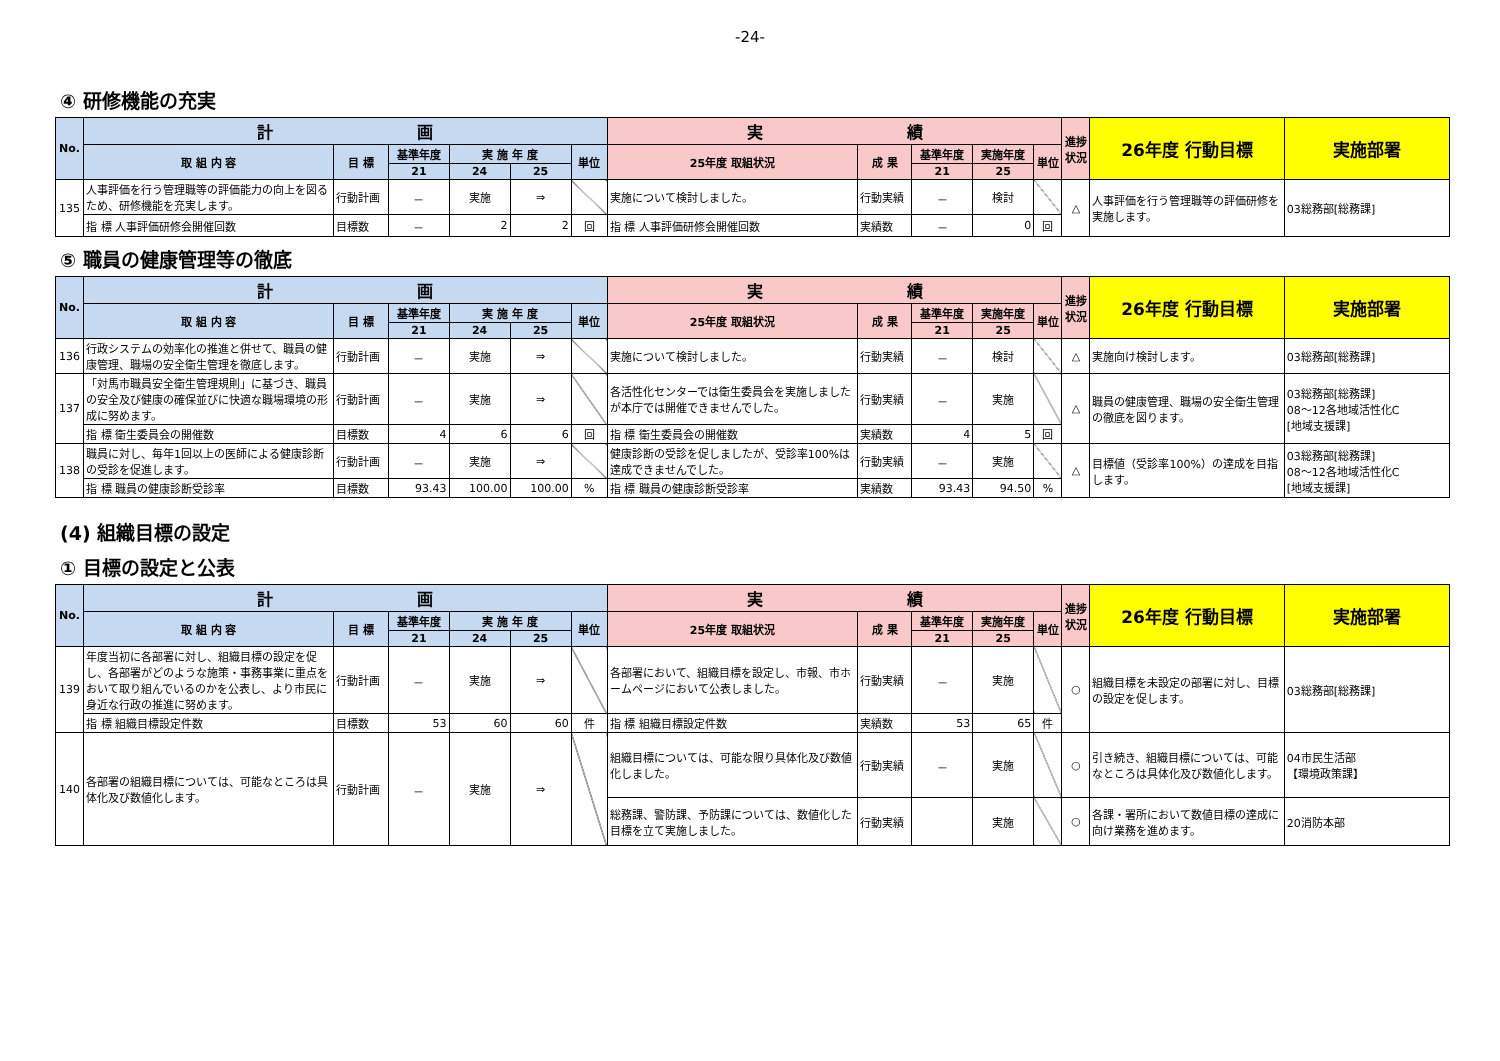-24-
④ 研修機能の充実
| No. | 計 画 | | | | | | 実 績 | | | | | 進捗状況 | 26年度 行動目標 | 実施部署 |
| --- | --- | --- | --- | --- | --- | --- | --- | --- | --- | --- | --- | --- | --- | --- |
| | 取 組 内 容 | 目 標 | 基準年度 | 実 施 年 度 | | 単位 | 25年度 取組状況 | 成 果 | 基準年度 | 実施年度 | 単位 | | | |
| | | | 21 | 24 | 25 | | | | 21 | 25 | | | | |
| 135 | 人事評価を行う管理職等の評価能力の向上を図るため、研修機能を充実します。 | 行動計画 | － | 実施 | ⇒ | | 実施について検討しました。 | 行動実績 | － | 検討 | | △ | 人事評価を行う管理職等の評価研修を実施します。 | 03総務部[総務課] |
| | 指 標 人事評価研修会開催回数 | 目標数 | － | 2 | 2 | 回 | 指 標 人事評価研修会開催回数 | 実績数 | － | 0 | 回 | | | |
⑤ 職員の健康管理等の徹底
| No. | 計 画 | | | | | | 実 績 | | | | | 進捗状況 | 26年度 行動目標 | 実施部署 |
| --- | --- | --- | --- | --- | --- | --- | --- | --- | --- | --- | --- | --- | --- | --- |
| | 取 組 内 容 | 目 標 | 基準年度 | 実 施 年 度 | | 単位 | 25年度 取組状況 | 成 果 | 基準年度 | 実施年度 | 単位 | | | |
| | | | 21 | 24 | 25 | | | | 21 | 25 | | | | |
| 136 | 行政システムの効率化の推進と併せて、職員の健康管理、職場の安全衛生管理を徹底します。 | 行動計画 | － | 実施 | ⇒ | | 実施について検討しました。 | 行動実績 | － | 検討 | | △ | 実施向け検討します。 | 03総務部[総務課] |
| 137 | 「対馬市職員安全衛生管理規則」に基づき、職員の安全及び健康の確保並びに快適な職場環境の形成に努めます。 | 行動計画 | － | 実施 | ⇒ | | 各活性化センターでは衛生委員会を実施しましたが本庁では開催できませんでした。 | 行動実績 | － | 実施 | | △ | 職員の健康管理、職場の安全衛生管理の徹底を図ります。 | 03総務部[総務課] 08～12各地域活性化C [地域支援課] |
| | 指 標 衛生委員会の開催数 | 目標数 | 4 | 6 | 6 | 回 | 指 標 衛生委員会の開催数 | 実績数 | 4 | 5 | 回 | | | |
| 138 | 職員に対し、毎年1回以上の医師による健康診断の受診を促進します。 | 行動計画 | － | 実施 | ⇒ | | 健康診断の受診を促しましたが、受診率100%は達成できませんでした。 | 行動実績 | － | 実施 | | △ | 目標値（受診率100%）の達成を目指します。 | 03総務部[総務課] 08～12各地域活性化C [地域支援課] |
| | 指 標 職員の健康診断受診率 | 目標数 | 93.43 | 100.00 | 100.00 | % | 指 標 職員の健康診断受診率 | 実績数 | 93.43 | 94.50 | % | | | |
(4) 組織目標の設定
① 目標の設定と公表
| No. | 計 画 | | | | | | 実 績 | | | | | 進捗状況 | 26年度 行動目標 | 実施部署 |
| --- | --- | --- | --- | --- | --- | --- | --- | --- | --- | --- | --- | --- | --- | --- |
| | 取 組 内 容 | 目 標 | 基準年度 | 実 施 年 度 | | 単位 | 25年度 取組状況 | 成 果 | 基準年度 | 実施年度 | 単位 | | | |
| | | | 21 | 24 | 25 | | | | 21 | 25 | | | | |
| 139 | 年度当初に各部署に対し、組織目標の設定を促し、各部署がどのような施策・事務事業に重点をおいて取り組んでいるのかを公表し、より市民に身近な行政の推進に努めます。 | 行動計画 | － | 実施 | ⇒ | | 各部署において、組織目標を設定し、市報、市ホームページにおいて公表しました。 | 行動実績 | － | 実施 | | ○ | 組織目標を未設定の部署に対し、目標の設定を促します。 | 03総務部[総務課] |
| | 指 標 組織目標設定件数 | 目標数 | 53 | 60 | 60 | 件 | 指 標 組織目標設定件数 | 実績数 | 53 | 65 | 件 | | | |
| 140 | 各部署の組織目標については、可能なところは具体化及び数値化します。 | 行動計画 | － | 実施 | ⇒ | | 組織目標については、可能な限り具体化及び数値化しました。 | 行動実績 | － | 実施 | | ○ | 引き続き、組織目標については、可能なところは具体化及び数値化します。 | 04市民生活部 【環境政策課】 |
| | | | | | | | 総務課、警防課、予防課については、数値化した目標を立て実施しました。 | 行動実績 | | 実施 | | ○ | 各課・署所において数値目標の達成に向け業務を進めます。 | 20消防本部 |